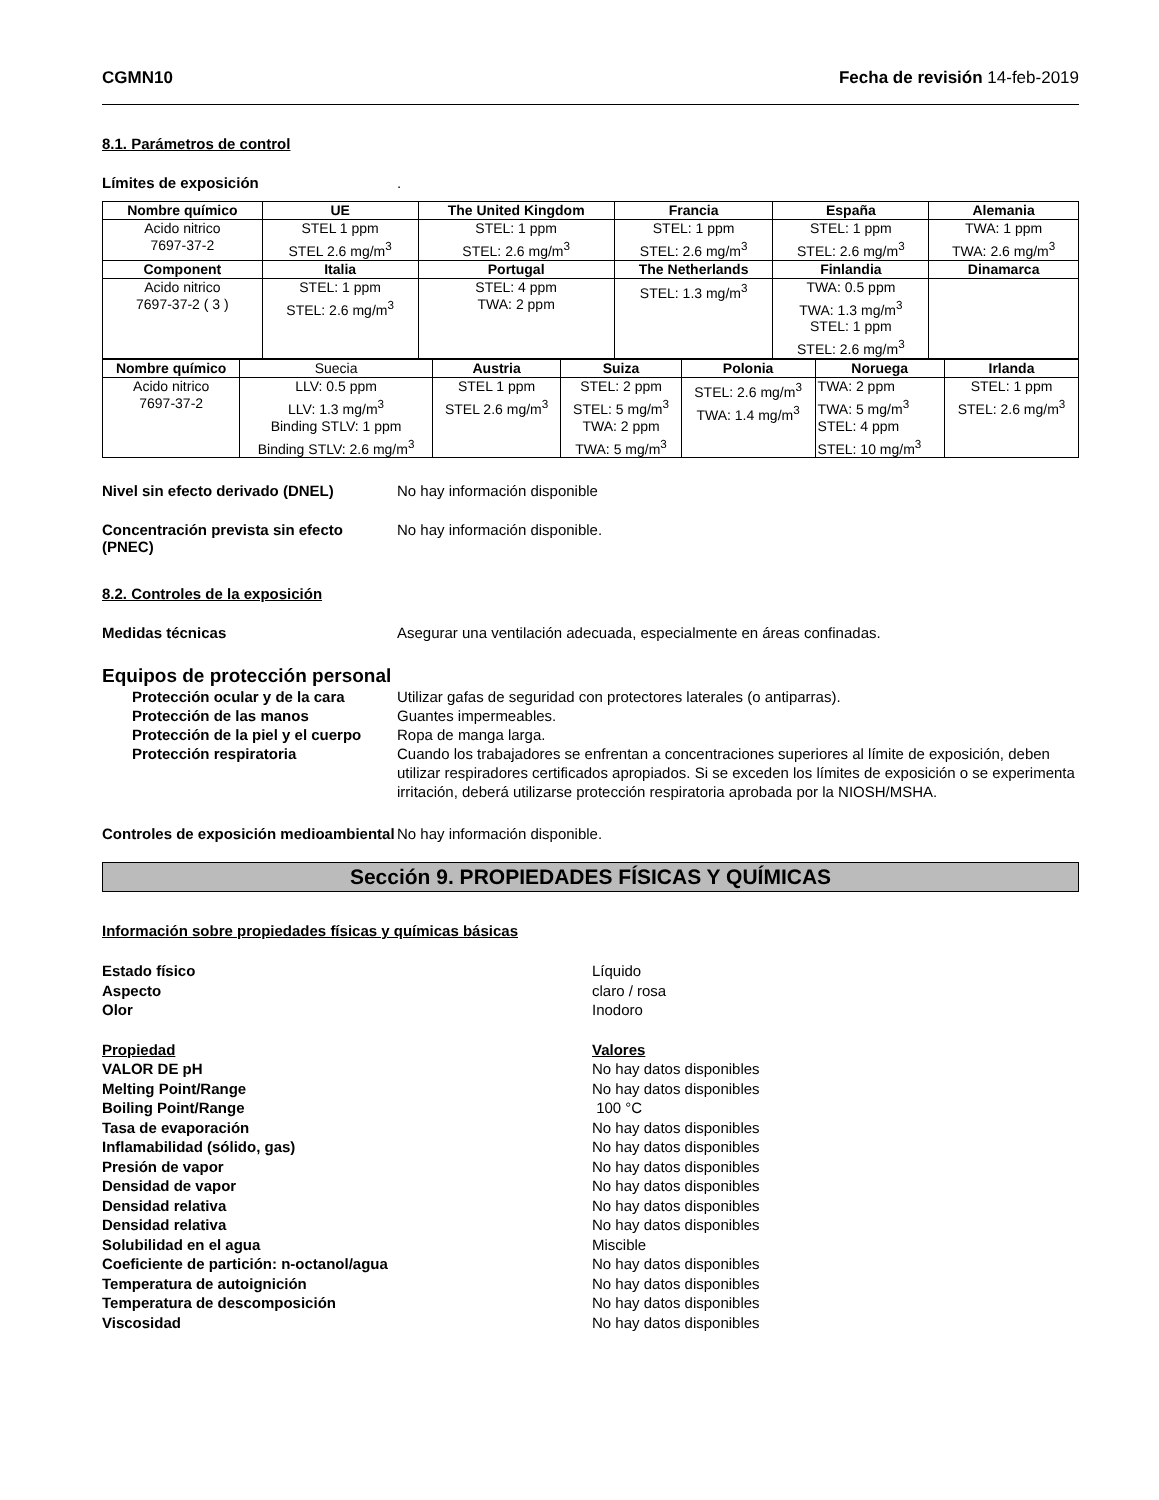CGMN10 Fecha de revisión 14-feb-2019
8.1. Parámetros de control
Límites de exposición.
| Nombre químico | UE | The United Kingdom | Francia | España | Alemania |
| --- | --- | --- | --- | --- | --- |
| Acido nitrico 7697-37-2 | STEL 1 ppm STEL 2.6 mg/m<sup>3</sup> | STEL: 1 ppm STEL: 2.6 mg/m<sup>3</sup> | STEL: 1 ppm STEL: 2.6 mg/m<sup>3</sup> | STEL: 1 ppm STEL: 2.6 mg/m<sup>3</sup> | TWA: 1 ppm TWA: 2.6 mg/m<sup>3</sup> |
| Component | Italia | Portugal | The Netherlands | Finlandia | Dinamarca |
| Acido nitrico 7697-37-2 ( 3 ) | STEL: 1 ppm STEL: 2.6 mg/m<sup>3</sup> | STEL: 4 ppm TWA: 2 ppm | STEL: 1.3 mg/m<sup>3</sup> | TWA: 0.5 ppm TWA: 1.3 mg/m<sup>3</sup> STEL: 1 ppm STEL: 2.6 mg/m<sup>3</sup> | |
| Nombre químico | Suecia | Austria | Suiza | Polonia | Noruega | Irlanda |
| Acido nitrico 7697-37-2 | LLV: 0.5 ppm LLV: 1.3 mg/m<sup>3</sup> Binding STLV: 1 ppm Binding STLV: 2.6 mg/m<sup>3</sup> | STEL 1 ppm STEL 2.6 mg/m<sup>3</sup> | STEL: 2 ppm STEL: 5 mg/m<sup>3</sup> TWA: 2 ppm TWA: 5 mg/m<sup>3</sup> | STEL: 2.6 mg/m<sup>3</sup> TWA: 1.4 mg/m<sup>3</sup> | TWA: 2 ppm TWA: 5 mg/m<sup>3</sup> STEL: 4 ppm STEL: 10 mg/m<sup>3</sup> | STEL: 1 ppm STEL: 2.6 mg/m<sup>3</sup> |
Nivel sin efecto derivado (DNEL) No hay información disponible
Concentración prevista sin efecto (PNEC) No hay información disponible.
8.2. Controles de la exposición
Medidas técnicas Asegurar una ventilación adecuada, especialmente en áreas confinadas.
Equipos de protección personal
Protección ocular y de la cara Utilizar gafas de seguridad con protectores laterales (o antiparras).
Protección de las manos Guantes impermeables.
Protección de la piel y el cuerpo Ropa de manga larga.
Protección respiratoria Cuando los trabajadores se enfrentan a concentraciones superiores al límite de exposición, deben utilizar respiradores certificados apropiados. Si se exceden los límites de exposición o se experimenta irritación, deberá utilizarse protección respiratoria aprobada por la NIOSH/MSHA.
Controles de exposición medioambiental No hay información disponible.
Sección 9. PROPIEDADES FÍSICAS Y QUÍMICAS
Información sobre propiedades físicas y químicas básicas
Estado físico Líquido
Aspecto claro / rosa
Olor Inodoro
Propiedad Valores
VALOR DE pH No hay datos disponibles
Melting Point/Range No hay datos disponibles
Boiling Point/Range 100 °C
Tasa de evaporación No hay datos disponibles
Inflamabilidad (sólido, gas) No hay datos disponibles
Presión de vapor No hay datos disponibles
Densidad de vapor No hay datos disponibles
Densidad relativa No hay datos disponibles
Densidad relativa No hay datos disponibles
Solubilidad en el agua Miscible
Coeficiente de partición: n-octanol/agua No hay datos disponibles
Temperatura de autoignición No hay datos disponibles
Temperatura de descomposición No hay datos disponibles
Viscosidad No hay datos disponibles